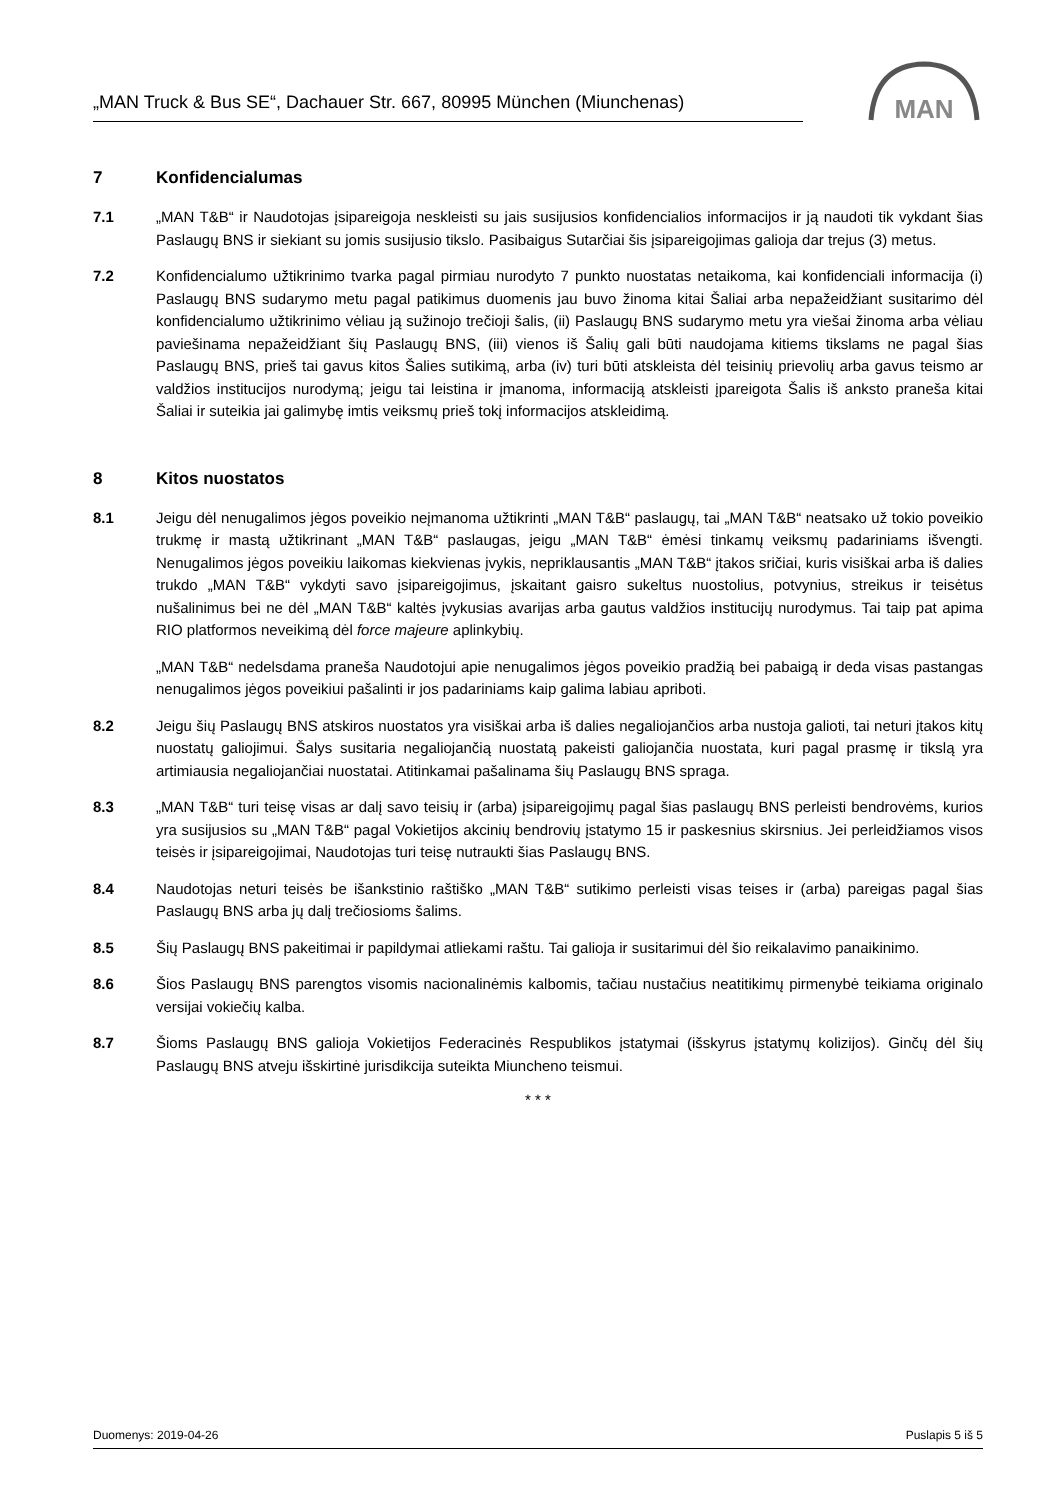„MAN Truck & Bus SE“, Dachauer Str. 667, 80995 München (Miunchenas)
MAN
7 Konfidencialumas
7.1 „MAN T&B“ ir Naudotojas įsipareigoja neskleisti su jais susijusios konfidencialios informacijos ir ją naudoti tik vykdant šias Paslaugų BNS ir siekiant su jomis susijusio tikslo. Pasibaigus Sutarčiai šis įsipareigojimas galioja dar trejus (3) metus.
7.2 Konfidencialumo užtikrinimo tvarka pagal pirmiau nurodyto 7 punkto nuostatas netaikoma, kai konfidenciali informacija (i) Paslaugų BNS sudarymo metu pagal patikimus duomenis jau buvo žinoma kitai Šaliai arba nepažeidžiant susitarimo dėl konfidencialumo užtikrinimo vėliau ją sužinojo trečioji šalis, (ii) Paslaugų BNS sudarymo metu yra viešai žinoma arba vėliau paviešinama nepažeidžiant šių Paslaugų BNS, (iii) vienos iš Šalių gali būti naudojama kitiems tikslams ne pagal šias Paslaugų BNS, prieš tai gavus kitos Šalies sutikimą, arba (iv) turi būti atskleista dėl teisinių prievolių arba gavus teismo ar valdžios institucijos nurodymą; jeigu tai leistina ir įmanoma, informaciją atskleisti įpareigota Šalis iš anksto praneša kitai Šaliai ir suteikia jai galimybę imtis veiksmų prieš tokį informacijos atskleidimą.
8 Kitos nuostatos
8.1 Jeigu dėl nenugalimos jėgos poveikio neįmanoma užtikrinti „MAN T&B“ paslaugų, tai „MAN T&B“ neatsako už tokio poveikio trukmę ir mastą užtikrinant „MAN T&B“ paslaugas, jeigu „MAN T&B“ ėmėsi tinkamų veiksmų padariniams išvengti. Nenugalimos jėgos poveikiu laikomas kiekvienas įvykis, nepriklausantis „MAN T&B“ įtakos sričiai, kuris visiškai arba iš dalies trukdo „MAN T&B“ vykdyti savo įsipareigojimus, įskaitant gaisro sukeltus nuostolius, potvynius, streikus ir teisėtus nušalinimus bei ne dėl „MAN T&B“ kaltės įvykusias avarijas arba gautus valdžios institucijų nurodymus. Tai taip pat apima RIO platformos neveikimą dėl force majeure aplinkybių.
„MAN T&B“ nedelsdama praneša Naudotojui apie nenugalimos jėgos poveikio pradžią bei pabaigą ir deda visas pastangas nenugalimos jėgos poveikiui pašalinti ir jos padariniams kaip galima labiau apriboti.
8.2 Jeigu šių Paslaugų BNS atskiros nuostatos yra visiškai arba iš dalies negaliojančios arba nustoja galioti, tai neturi įtakos kitų nuostatų galiojimui. Šalys susitaria negaliojančią nuostatą pakeisti galiojančia nuostata, kuri pagal prasmę ir tikslą yra artimiausia negaliojančiai nuostatai. Atitinkamai pašalinama šių Paslaugų BNS spraga.
8.3 „MAN T&B“ turi teisę visas ar dalį savo teisių ir (arba) įsipareigojimų pagal šias paslaugų BNS perleisti bendrovėms, kurios yra susijusios su „MAN T&B“ pagal Vokietijos akcinių bendrovių įstatymo 15 ir paskesnius skirsnius. Jei perleidžiamos visos teisės ir įsipareigojimai, Naudotojas turi teisę nutraukti šias Paslaugų BNS.
8.4 Naudotojas neturi teisės be išankstinio raštiško „MAN T&B“ sutikimo perleisti visas teises ir (arba) pareigas pagal šias Paslaugų BNS arba jų dalį trečiosioms šalims.
8.5 Šių Paslaugų BNS pakeitimai ir papildymai atliekami raštu. Tai galioja ir susitarimui dėl šio reikalavimo panaikinimo.
8.6 Šios Paslaugų BNS parengtos visomis nacionalinėmis kalbomis, tačiau nustačius neatitikimų pirmenybė teikiama originalo versijai vokiečių kalba.
8.7 Šioms Paslaugų BNS galioja Vokietijos Federacinės Respublikos įstatymai (išskyrus įstatymų kolizijos). Ginčų dėl šių Paslaugų BNS atveju išskirtinė jurisdikcija suteikta Miuncheno teismui.
* * *
Duomenys: 2019-04-26 Puslapis 5 iš 5